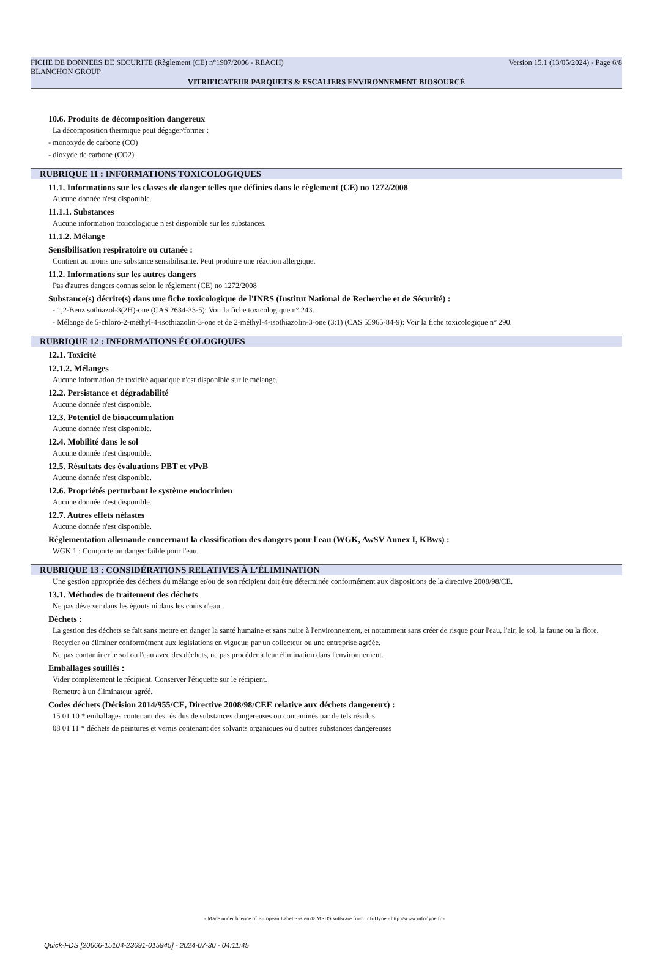FICHE DE DONNEES DE SECURITE (Règlement (CE) n°1907/2006 - REACH) Version 15.1 (13/05/2024) - Page 6/8
BLANCHON GROUP
VITRIFICATEUR PARQUETS & ESCALIERS ENVIRONNEMENT BIOSOURCÉ
10.6. Produits de décomposition dangereux
La décomposition thermique peut dégager/former :
- monoxyde de carbone (CO)
- dioxyde de carbone (CO2)
RUBRIQUE 11 : INFORMATIONS TOXICOLOGIQUES
11.1. Informations sur les classes de danger telles que définies dans le règlement (CE) no 1272/2008
Aucune donnée n'est disponible.
11.1.1. Substances
Aucune information toxicologique n'est disponible sur les substances.
11.1.2. Mélange
Sensibilisation respiratoire ou cutanée :
Contient au moins une substance sensibilisante. Peut produire une réaction allergique.
11.2. Informations sur les autres dangers
Pas d'autres dangers connus selon le réglement (CE) no 1272/2008
Substance(s) décrite(s) dans une fiche toxicologique de l'INRS (Institut National de Recherche et de Sécurité) :
- 1,2-Benzisothiazol-3(2H)-one (CAS 2634-33-5): Voir la fiche toxicologique n° 243.
- Mélange de 5-chloro-2-méthyl-4-isothiazolin-3-one et de 2-méthyl-4-isothiazolin-3-one (3:1) (CAS 55965-84-9): Voir la fiche toxicologique n° 290.
RUBRIQUE 12 : INFORMATIONS ÉCOLOGIQUES
12.1. Toxicité
12.1.2. Mélanges
Aucune information de toxicité aquatique n'est disponible sur le mélange.
12.2. Persistance et dégradabilité
Aucune donnée n'est disponible.
12.3. Potentiel de bioaccumulation
Aucune donnée n'est disponible.
12.4. Mobilité dans le sol
Aucune donnée n'est disponible.
12.5. Résultats des évaluations PBT et vPvB
Aucune donnée n'est disponible.
12.6. Propriétés perturbant le système endocrinien
Aucune donnée n'est disponible.
12.7. Autres effets néfastes
Aucune donnée n'est disponible.
Réglementation allemande concernant la classification des dangers pour l'eau (WGK, AwSV Annex I, KBws) :
WGK 1 : Comporte un danger faible pour l'eau.
RUBRIQUE 13 : CONSIDÉRATIONS RELATIVES À L’ÉLIMINATION
Une gestion appropriée des déchets du mélange et/ou de son récipient doit être déterminée conformément aux dispositions de la directive 2008/98/CE.
13.1. Méthodes de traitement des déchets
Ne pas déverser dans les égouts ni dans les cours d'eau.
Déchets :
La gestion des déchets se fait sans mettre en danger la santé humaine et sans nuire à l'environnement, et notamment sans créer de risque pour l'eau, l'air, le sol, la faune ou la flore.
Recycler ou éliminer conformément aux législations en vigueur, par un collecteur ou une entreprise agréée.
Ne pas contaminer le sol ou l'eau avec des déchets, ne pas procéder à leur élimination dans l'environnement.
Emballages souillés :
Vider complètement le récipient. Conserver l'étiquette sur le récipient.
Remettre à un éliminateur agréé.
Codes déchets (Décision 2014/955/CE, Directive 2008/98/CEE relative aux déchets dangereux) :
15 01 10 * emballages contenant des résidus de substances dangereuses ou contaminés par de tels résidus
08 01 11 * déchets de peintures et vernis contenant des solvants organiques ou d'autres substances dangereuses
- Made under licence of European Label System® MSDS software from InfoDyne - http://www.infodyne.fr -
Quick-FDS [20666-15104-23691-015945] - 2024-07-30 - 04:11:45